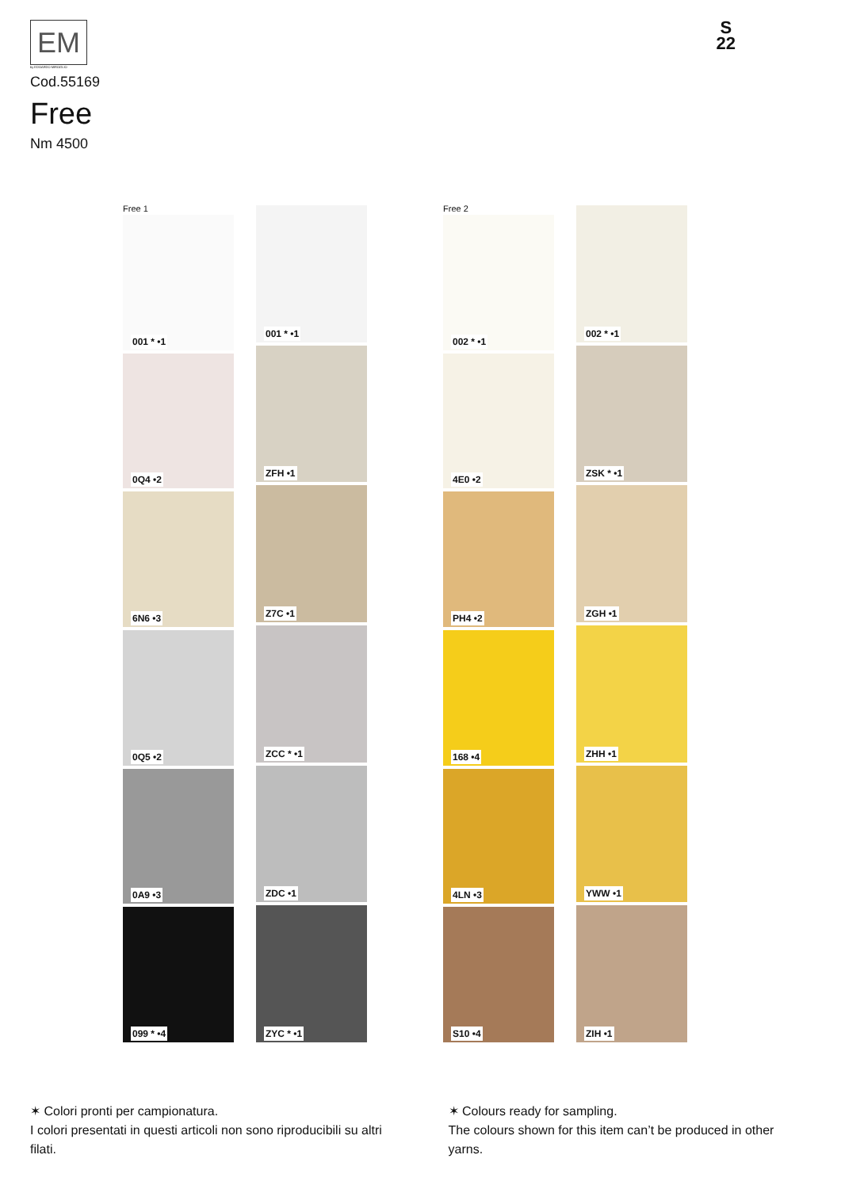EM
by EDOARDO MIROGLIO
S
22
Cod.55169
Free
Nm 4500
Free 1
001 * •1
0Q4 •2
6N6 •3
0Q5 •2
0A9 •3
099 * •4
001 * •1
ZFH •1
Z7C •1
ZCC * •1
ZDC •1
ZYC * •1
Free 2
002 * •1
4E0 •2
PH4 •2
168 •4
4LN •3
S10 •4
002 * •1
ZSK * •1
ZGH •1
ZHH •1
YWW •1
ZIH •1
✶ Colori pronti per campionatura.
I colori presentati in questi articoli non sono riproducibili su altri filati.
✶ Colours ready for sampling.
The colours shown for this item can’t be produced in other yarns.